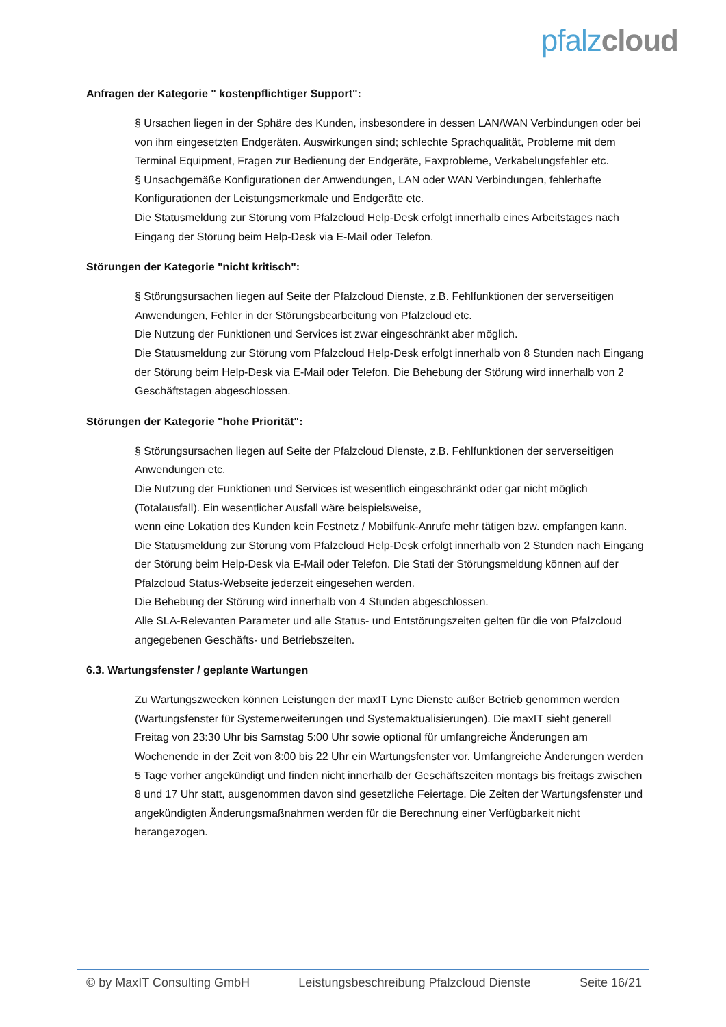pfalz cloud
Anfragen der Kategorie " kostenpflichtiger Support":
§ Ursachen liegen in der Sphäre des Kunden, insbesondere in dessen LAN/WAN Verbindungen oder bei von ihm eingesetzten Endgeräten. Auswirkungen sind; schlechte Sprachqualität, Probleme mit dem Terminal Equipment, Fragen zur Bedienung der Endgeräte, Faxprobleme, Verkabelungsfehler etc.
§ Unsachgemäße Konfigurationen der Anwendungen, LAN oder WAN Verbindungen, fehlerhafte Konfigurationen der Leistungsmerkmale und Endgeräte etc.
Die Statusmeldung zur Störung vom Pfalzcloud Help-Desk erfolgt innerhalb eines Arbeitstages nach Eingang der Störung beim Help-Desk via E-Mail oder Telefon.
Störungen der Kategorie "nicht kritisch":
§ Störungsursachen liegen auf Seite der Pfalzcloud Dienste, z.B. Fehlfunktionen der serverseitigen Anwendungen, Fehler in der Störungsbearbeitung von Pfalzcloud etc.
Die Nutzung der Funktionen und Services ist zwar eingeschränkt aber möglich.
Die Statusmeldung zur Störung vom Pfalzcloud Help-Desk erfolgt innerhalb von 8 Stunden nach Eingang der Störung beim Help-Desk via E-Mail oder Telefon. Die Behebung der Störung wird innerhalb von 2 Geschäftstagen abgeschlossen.
Störungen der Kategorie "hohe Priorität":
§ Störungsursachen liegen auf Seite der Pfalzcloud Dienste, z.B. Fehlfunktionen der serverseitigen Anwendungen etc.
Die Nutzung der Funktionen und Services ist wesentlich eingeschränkt oder gar nicht möglich (Totalausfall). Ein wesentlicher Ausfall wäre beispielsweise,
wenn eine Lokation des Kunden kein Festnetz / Mobilfunk-Anrufe mehr tätigen bzw. empfangen kann.
Die Statusmeldung zur Störung vom Pfalzcloud Help-Desk erfolgt innerhalb von 2 Stunden nach Eingang der Störung beim Help-Desk via E-Mail oder Telefon. Die Stati der Störungsmeldung können auf der Pfalzcloud Status-Webseite jederzeit eingesehen werden.
Die Behebung der Störung wird innerhalb von 4 Stunden abgeschlossen.
Alle SLA-Relevanten Parameter und alle Status- und Entstörungszeiten gelten für die von Pfalzcloud angegebenen Geschäfts- und Betriebszeiten.
6.3. Wartungsfenster / geplante Wartungen
Zu Wartungszwecken können Leistungen der maxIT Lync Dienste außer Betrieb genommen werden (Wartungsfenster für Systemerweiterungen und Systemaktualisierungen). Die maxIT sieht generell Freitag von 23:30 Uhr bis Samstag 5:00 Uhr sowie optional für umfangreiche Änderungen am Wochenende in der Zeit von 8:00 bis 22 Uhr ein Wartungsfenster vor. Umfangreiche Änderungen werden 5 Tage vorher angekündigt und finden nicht innerhalb der Geschäftszeiten montags bis freitags zwischen 8 und 17 Uhr statt, ausgenommen davon sind gesetzliche Feiertage. Die Zeiten der Wartungsfenster und angekündigten Änderungsmaßnahmen werden für die Berechnung einer Verfügbarkeit nicht herangezogen.
© by MaxIT Consulting GmbH Leistungsbeschreibung Pfalzcloud Dienste Seite 16/21